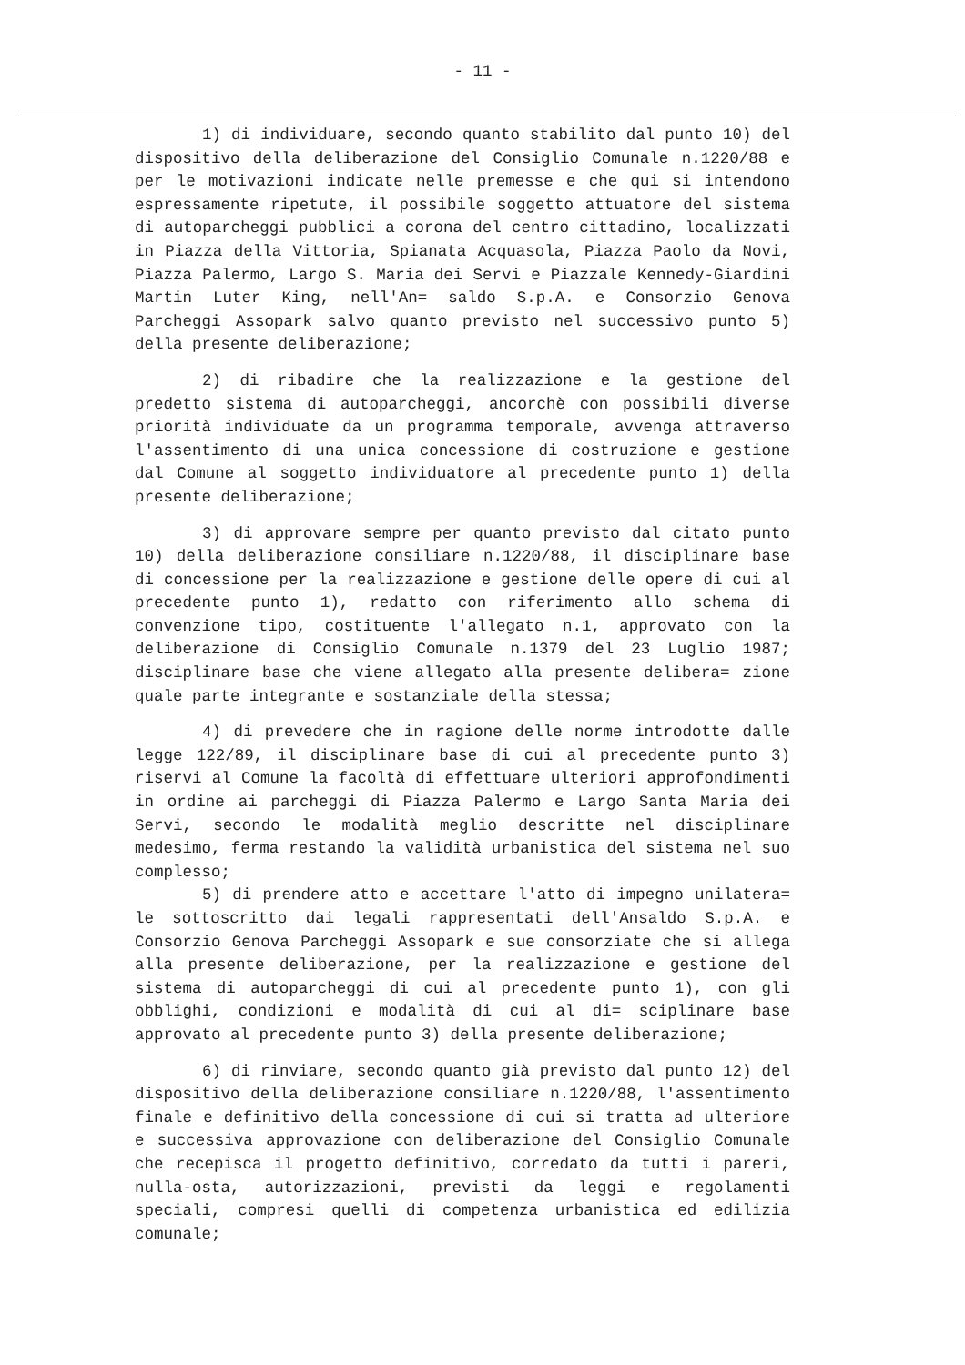- 11 -
1) di individuare, secondo quanto stabilito dal punto 10) del dispositivo della deliberazione del Consiglio Comunale n.1220/88 e per le motivazioni indicate nelle premesse e che qui si intendono espressamente ripetute, il possibile soggetto attuatore del sistema di autoparcheggi pubblici a corona del centro cittadino, localizzati in Piazza della Vittoria, Spianata Acquasola, Piazza Paolo da Novi, Piazza Palermo, Largo S. Maria dei Servi e Piazzale Kennedy-Giardini Martin Luter King, nell'An= saldo S.p.A. e Consorzio Genova Parcheggi Assopark salvo quanto previsto nel successivo punto 5) della presente deliberazione;
2) di ribadire che la realizzazione e la gestione del predetto sistema di autoparcheggi, ancorchè con possibili diverse priorità individuate da un programma temporale, avvenga attraverso l'assentimento di una unica concessione di costruzione e gestione dal Comune al soggetto individuatore al precedente punto 1) della presente deliberazione;
3) di approvare sempre per quanto previsto dal citato punto 10) della deliberazione consiliare n.1220/88, il disciplinare base di concessione per la realizzazione e gestione delle opere di cui al precedente punto 1), redatto con riferimento allo schema di convenzione tipo, costituente l'allegato n.1, approvato con la deliberazione di Consiglio Comunale n.1379 del 23 Luglio 1987; disciplinare base che viene allegato alla presente delibera= zione quale parte integrante e sostanziale della stessa;
4) di prevedere che in ragione delle norme introdotte dalle legge 122/89, il disciplinare base di cui al precedente punto 3) riservi al Comune la facoltà di effettuare ulteriori approfondimenti in ordine ai parcheggi di Piazza Palermo e Largo Santa Maria dei Servi, secondo le modalità meglio descritte nel disciplinare medesimo, ferma restando la validità urbanistica del sistema nel suo complesso;
5) di prendere atto e accettare l'atto di impegno unilatera= le sottoscritto dai legali rappresentati dell'Ansaldo S.p.A. e Consorzio Genova Parcheggi Assopark e sue consorziate che si allega alla presente deliberazione, per la realizzazione e gestione del sistema di autoparcheggi di cui al precedente punto 1), con gli obblighi, condizioni e modalità di cui al di= sciplinare base approvato al precedente punto 3) della presente deliberazione;
6) di rinviare, secondo quanto già previsto dal punto 12) del dispositivo della deliberazione consiliare n.1220/88, l'assentimento finale e definitivo della concessione di cui si tratta ad ulteriore e successiva approvazione con deliberazione del Consiglio Comunale che recepisca il progetto definitivo, corredato da tutti i pareri, nulla-osta, autorizzazioni, previsti da leggi e regolamenti speciali, compresi quelli di competenza urbanistica ed edilizia comunale;